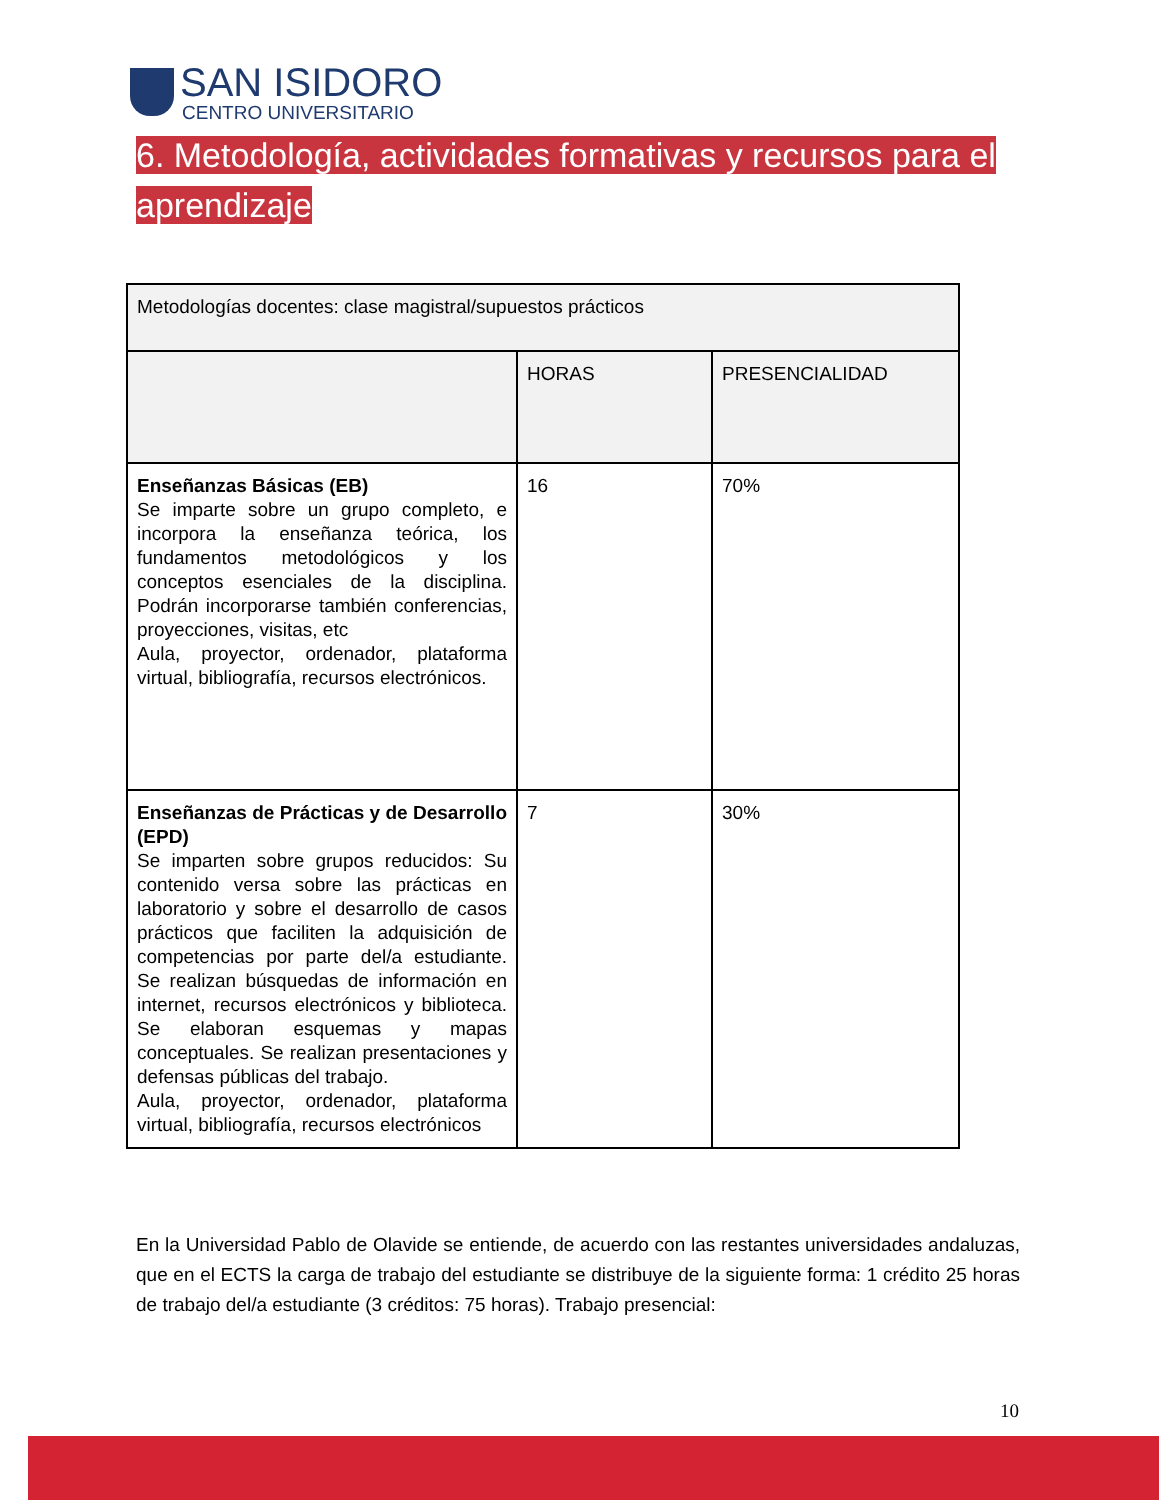SAN ISIDORO
CENTRO UNIVERSITARIO
6. Metodología, actividades formativas y recursos para el aprendizaje
| Metodologías docentes: clase magistral/supuestos prácticos | | |
| --- | --- | --- |
| | HORAS | PRESENCIALIDAD |
| Enseñanzas Básicas (EB) Se imparte sobre un grupo completo, e incorpora la enseñanza teórica, los fundamentos metodológicos y los conceptos esenciales de la disciplina. Podrán incorporarse también conferencias, proyecciones, visitas, etc Aula, proyector, ordenador, plataforma virtual, bibliografía, recursos electrónicos. | 16 | 70% |
| Enseñanzas de Prácticas y de Desarrollo (EPD) Se imparten sobre grupos reducidos: Su contenido versa sobre las prácticas en laboratorio y sobre el desarrollo de casos prácticos que faciliten la adquisición de competencias por parte del/a estudiante. Se realizan búsquedas de información en internet, recursos electrónicos y biblioteca. Se elaboran esquemas y mapas conceptuales. Se realizan presentaciones y defensas públicas del trabajo. Aula, proyector, ordenador, plataforma virtual, bibliografía, recursos electrónicos | 7 | 30% |
En la Universidad Pablo de Olavide se entiende, de acuerdo con las restantes universidades andaluzas, que en el ECTS la carga de trabajo del estudiante se distribuye de la siguiente forma: 1 crédito 25 horas de trabajo del/a estudiante (3 créditos: 75 horas). Trabajo presencial:
10